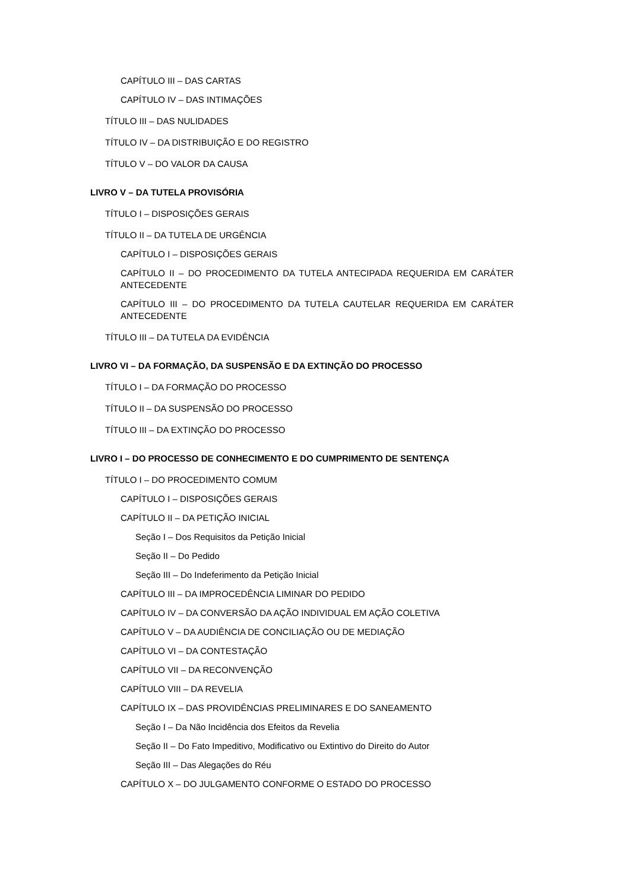CAPÍTULO III – DAS CARTAS
CAPÍTULO IV – DAS INTIMAÇÕES
TÍTULO III – DAS NULIDADES
TÍTULO IV – DA DISTRIBUIÇÃO E DO REGISTRO
TÍTULO V – DO VALOR DA CAUSA
LIVRO V – DA TUTELA PROVISÓRIA
TÍTULO I – DISPOSIÇÕES GERAIS
TÍTULO II – DA TUTELA DE URGÊNCIA
CAPÍTULO I – DISPOSIÇÕES GERAIS
CAPÍTULO II – DO PROCEDIMENTO DA TUTELA ANTECIPADA REQUERIDA EM CARÁTER ANTECEDENTE
CAPÍTULO III – DO PROCEDIMENTO DA TUTELA CAUTELAR REQUERIDA EM CARÁTER ANTECEDENTE
TÍTULO III – DA TUTELA DA EVIDÊNCIA
LIVRO VI – DA FORMAÇÃO, DA SUSPENSÃO E DA EXTINÇÃO DO PROCESSO
TÍTULO I – DA FORMAÇÃO DO PROCESSO
TÍTULO II – DA SUSPENSÃO DO PROCESSO
TÍTULO III – DA EXTINÇÃO DO PROCESSO
LIVRO I – DO PROCESSO DE CONHECIMENTO E DO CUMPRIMENTO DE SENTENÇA
TÍTULO I – DO PROCEDIMENTO COMUM
CAPÍTULO I – DISPOSIÇÕES GERAIS
CAPÍTULO II – DA PETIÇÃO INICIAL
Seção I – Dos Requisitos da Petição Inicial
Seção II – Do Pedido
Seção III – Do Indeferimento da Petição Inicial
CAPÍTULO III – DA IMPROCEDÊNCIA LIMINAR DO PEDIDO
CAPÍTULO IV – DA CONVERSÃO DA AÇÃO INDIVIDUAL EM AÇÃO COLETIVA
CAPÍTULO V – DA AUDIÊNCIA DE CONCILIAÇÃO OU DE MEDIAÇÃO
CAPÍTULO VI – DA CONTESTAÇÃO
CAPÍTULO VII – DA RECONVENÇÃO
CAPÍTULO VIII – DA REVELIA
CAPÍTULO IX – DAS PROVIDÊNCIAS PRELIMINARES E DO SANEAMENTO
Seção I – Da Não Incidência dos Efeitos da Revelia
Seção II – Do Fato Impeditivo, Modificativo ou Extintivo do Direito do Autor
Seção III – Das Alegações do Réu
CAPÍTULO X – DO JULGAMENTO CONFORME O ESTADO DO PROCESSO